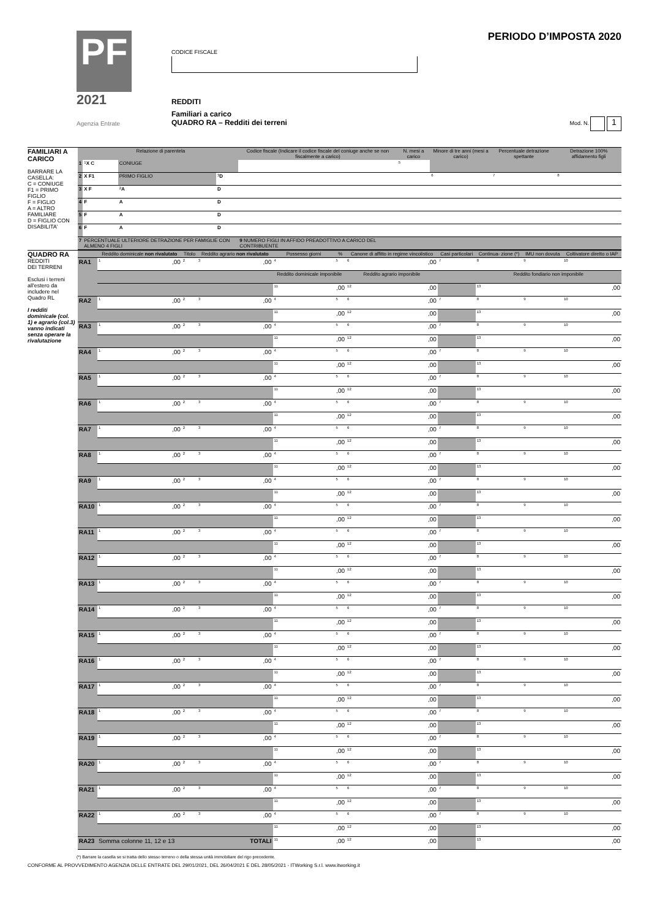PF
2021
Agenzia Entrate
CODICE FISCALE
REDDITI
Familiari a carico
QUADRO RA – Redditi dei terreni
PERIODO D’IMPOSTA 2020
Mod. N. 1
FAMILIARI A CARICO
BARRARE LA CASELLA:
C = CONIUGE
F1 = PRIMO FIGLIO
F = FIGLIO
A = ALTRO FAMILIARE
D = FIGLIO CON DISABILITA’
| | Relazione di parentela | | | Codice fiscale (Indicare il codice fiscale del coniuge anche se non fiscalmente a carico) | N. mesi a carico | Minore di tre anni (mesi a carico) | Percentuale detrazione spettante | Detrazione 100% affidamento figli |
| --- | --- | --- | --- | --- | --- | --- | --- | --- |
| 1 | <sup>1</sup> X C | CONIUGE | | | <sup>5</sup> | | | |
| 2 | X F1 | PRIMO FIGLIO | <sup>3</sup> D | | | <sup>6</sup> | <sup>7</sup> | <sup>8</sup> |
| 3 | X F | <sup>2</sup> A | D | | | | | |
| 4 | F | A | D | | | | | |
| 5 | F | A | D | | | | | |
| 6 | F | A | D | | | | | |
| 7 | PERCENTUALE ULTERIORE DETRAZIONE PER FAMIGLIE CON ALMENO 4 FIGLI | | | 9 NUMERO FIGLI IN AFFIDO PREADOTTIVO A CARICO DEL CONTRIBUENTE | | | | |
QUADRO RA
REDDITI
DEI TERRENI
Esclusi i terreni all'estero da includere nel Quadro RL
I redditi dominicale (col. 1) e agrario (col.3) vanno indicati senza operare la rivalutazione
| | Reddito dominicale non rivalutato | Titolo | Reddito agrario non rivalutato | Possesso giorni | % | Canone di affitto in regime vincolistico | Casi particolari | Continua- zione (*) | IMU non dovuta | Coltivatore diretto o IAP |
| --- | --- | --- | --- | --- | --- | --- | --- | --- | --- | --- |
| RA1 | <sup>1</sup>,00 | <sup>2</sup> | <sup>3</sup>,00 | <sup>4</sup> | <sup>5</sup> | <sup>6</sup>,00 | <sup>7</sup> | <sup>8</sup> | <sup>9</sup> | <sup>10</sup> |
| | | | | Reddito dominicale imponibile | | Reddito agrario imponibile | | Reddito fondiario non imponibile | | |
| | | | | <sup>11</sup>,00 | | <sup>12</sup>,00 | | <sup>13</sup>,00 | | |
| RA2 | <sup>1</sup>,00 | <sup>2</sup> | <sup>3</sup>,00 | <sup>4</sup> | <sup>5</sup> | <sup>6</sup>,00 | <sup>7</sup> | <sup>8</sup> | <sup>9</sup> | <sup>10</sup> |
| | | | | <sup>11</sup>,00 | | <sup>12</sup>,00 | | <sup>13</sup>,00 | | |
| RA3 | <sup>1</sup>,00 | <sup>2</sup> | <sup>3</sup>,00 | <sup>4</sup> | <sup>5</sup> | <sup>6</sup>,00 | <sup>7</sup> | <sup>8</sup> | <sup>9</sup> | <sup>10</sup> |
| | | | | <sup>11</sup>,00 | | <sup>12</sup>,00 | | <sup>13</sup>,00 | | |
| RA4 | <sup>1</sup>,00 | <sup>2</sup> | <sup>3</sup>,00 | <sup>4</sup> | <sup>5</sup> | <sup>6</sup>,00 | <sup>7</sup> | <sup>8</sup> | <sup>9</sup> | <sup>10</sup> |
| | | | | <sup>11</sup>,00 | | <sup>12</sup>,00 | | <sup>13</sup>,00 | | |
| RA5 | <sup>1</sup>,00 | <sup>2</sup> | <sup>3</sup>,00 | <sup>4</sup> | <sup>5</sup> | <sup>6</sup>,00 | <sup>7</sup> | <sup>8</sup> | <sup>9</sup> | <sup>10</sup> |
| | | | | <sup>11</sup>,00 | | <sup>12</sup>,00 | | <sup>13</sup>,00 | | |
| RA6 | <sup>1</sup>,00 | <sup>2</sup> | <sup>3</sup>,00 | <sup>4</sup> | <sup>5</sup> | <sup>6</sup>,00 | <sup>7</sup> | <sup>8</sup> | <sup>9</sup> | <sup>10</sup> |
| | | | | <sup>11</sup>,00 | | <sup>12</sup>,00 | | <sup>13</sup>,00 | | |
| RA7 | <sup>1</sup>,00 | <sup>2</sup> | <sup>3</sup>,00 | <sup>4</sup> | <sup>5</sup> | <sup>6</sup>,00 | <sup>7</sup> | <sup>8</sup> | <sup>9</sup> | <sup>10</sup> |
| | | | | <sup>11</sup>,00 | | <sup>12</sup>,00 | | <sup>13</sup>,00 | | |
| RA8 | <sup>1</sup>,00 | <sup>2</sup> | <sup>3</sup>,00 | <sup>4</sup> | <sup>5</sup> | <sup>6</sup>,00 | <sup>7</sup> | <sup>8</sup> | <sup>9</sup> | <sup>10</sup> |
| | | | | <sup>11</sup>,00 | | <sup>12</sup>,00 | | <sup>13</sup>,00 | | |
| RA9 | <sup>1</sup>,00 | <sup>2</sup> | <sup>3</sup>,00 | <sup>4</sup> | <sup>5</sup> | <sup>6</sup>,00 | <sup>7</sup> | <sup>8</sup> | <sup>9</sup> | <sup>10</sup> |
| | | | | <sup>11</sup>,00 | | <sup>12</sup>,00 | | <sup>13</sup>,00 | | |
| RA10 | <sup>1</sup>,00 | <sup>2</sup> | <sup>3</sup>,00 | <sup>4</sup> | <sup>5</sup> | <sup>6</sup>,00 | <sup>7</sup> | <sup>8</sup> | <sup>9</sup> | <sup>10</sup> |
| | | | | <sup>11</sup>,00 | | <sup>12</sup>,00 | | <sup>13</sup>,00 | | |
| RA11 | <sup>1</sup>,00 | <sup>2</sup> | <sup>3</sup>,00 | <sup>4</sup> | <sup>5</sup> | <sup>6</sup>,00 | <sup>7</sup> | <sup>8</sup> | <sup>9</sup> | <sup>10</sup> |
| | | | | <sup>11</sup>,00 | | <sup>12</sup>,00 | | <sup>13</sup>,00 | | |
| RA12 | <sup>1</sup>,00 | <sup>2</sup> | <sup>3</sup>,00 | <sup>4</sup> | <sup>5</sup> | <sup>6</sup>,00 | <sup>7</sup> | <sup>8</sup> | <sup>9</sup> | <sup>10</sup> |
| | | | | <sup>11</sup>,00 | | <sup>12</sup>,00 | | <sup>13</sup>,00 | | |
| RA13 | <sup>1</sup>,00 | <sup>2</sup> | <sup>3</sup>,00 | <sup>4</sup> | <sup>5</sup> | <sup>6</sup>,00 | <sup>7</sup> | <sup>8</sup> | <sup>9</sup> | <sup>10</sup> |
| | | | | <sup>11</sup>,00 | | <sup>12</sup>,00 | | <sup>13</sup>,00 | | |
| RA14 | <sup>1</sup>,00 | <sup>2</sup> | <sup>3</sup>,00 | <sup>4</sup> | <sup>5</sup> | <sup>6</sup>,00 | <sup>7</sup> | <sup>8</sup> | <sup>9</sup> | <sup>10</sup> |
| | | | | <sup>11</sup>,00 | | <sup>12</sup>,00 | | <sup>13</sup>,00 | | |
| RA15 | <sup>1</sup>,00 | <sup>2</sup> | <sup>3</sup>,00 | <sup>4</sup> | <sup>5</sup> | <sup>6</sup>,00 | <sup>7</sup> | <sup>8</sup> | <sup>9</sup> | <sup>10</sup> |
| | | | | <sup>11</sup>,00 | | <sup>12</sup>,00 | | <sup>13</sup>,00 | | |
| RA16 | <sup>1</sup>,00 | <sup>2</sup> | <sup>3</sup>,00 | <sup>4</sup> | <sup>5</sup> | <sup>6</sup>,00 | <sup>7</sup> | <sup>8</sup> | <sup>9</sup> | <sup>10</sup> |
| | | | | <sup>11</sup>,00 | | <sup>12</sup>,00 | | <sup>13</sup>,00 | | |
| RA17 | <sup>1</sup>,00 | <sup>2</sup> | <sup>3</sup>,00 | <sup>4</sup> | <sup>5</sup> | <sup>6</sup>,00 | <sup>7</sup> | <sup>8</sup> | <sup>9</sup> | <sup>10</sup> |
| | | | | <sup>11</sup>,00 | | <sup>12</sup>,00 | | <sup>13</sup>,00 | | |
| RA18 | <sup>1</sup>,00 | <sup>2</sup> | <sup>3</sup>,00 | <sup>4</sup> | <sup>5</sup> | <sup>6</sup>,00 | <sup>7</sup> | <sup>8</sup> | <sup>9</sup> | <sup>10</sup> |
| | | | | <sup>11</sup>,00 | | <sup>12</sup>,00 | | <sup>13</sup>,00 | | |
| RA19 | <sup>1</sup>,00 | <sup>2</sup> | <sup>3</sup>,00 | <sup>4</sup> | <sup>5</sup> | <sup>6</sup>,00 | <sup>7</sup> | <sup>8</sup> | <sup>9</sup> | <sup>10</sup> |
| | | | | <sup>11</sup>,00 | | <sup>12</sup>,00 | | <sup>13</sup>,00 | | |
| RA20 | <sup>1</sup>,00 | <sup>2</sup> | <sup>3</sup>,00 | <sup>4</sup> | <sup>5</sup> | <sup>6</sup>,00 | <sup>7</sup> | <sup>8</sup> | <sup>9</sup> | <sup>10</sup> |
| | | | | <sup>11</sup>,00 | | <sup>12</sup>,00 | | <sup>13</sup>,00 | | |
| RA21 | <sup>1</sup>,00 | <sup>2</sup> | <sup>3</sup>,00 | <sup>4</sup> | <sup>5</sup> | <sup>6</sup>,00 | <sup>7</sup> | <sup>8</sup> | <sup>9</sup> | <sup>10</sup> |
| | | | | <sup>11</sup>,00 | | <sup>12</sup>,00 | | <sup>13</sup>,00 | | |
| RA22 | <sup>1</sup>,00 | <sup>2</sup> | <sup>3</sup>,00 | <sup>4</sup> | <sup>5</sup> | <sup>6</sup>,00 | <sup>7</sup> | <sup>8</sup> | <sup>9</sup> | <sup>10</sup> |
| | | | | <sup>11</sup>,00 | | <sup>12</sup>,00 | | <sup>13</sup>,00 | | |
| RA23 | Somma colonne 11, 12 e 13 TOTALI | | | <sup>11</sup>,00 | | <sup>12</sup>,00 | | <sup>13</sup>,00 | | |
(*) Barrare la casella se si tratta dello stesso terreno o della stessa unità immobiliare del rigo precedente.
CONFORME AL PROVVEDIMENTO AGENZIA DELLE ENTRATE DEL 29/01/2021, DEL 26/04/2021 E DEL 28/05/2021 - ITWorking S.r.l. www.itworking.it